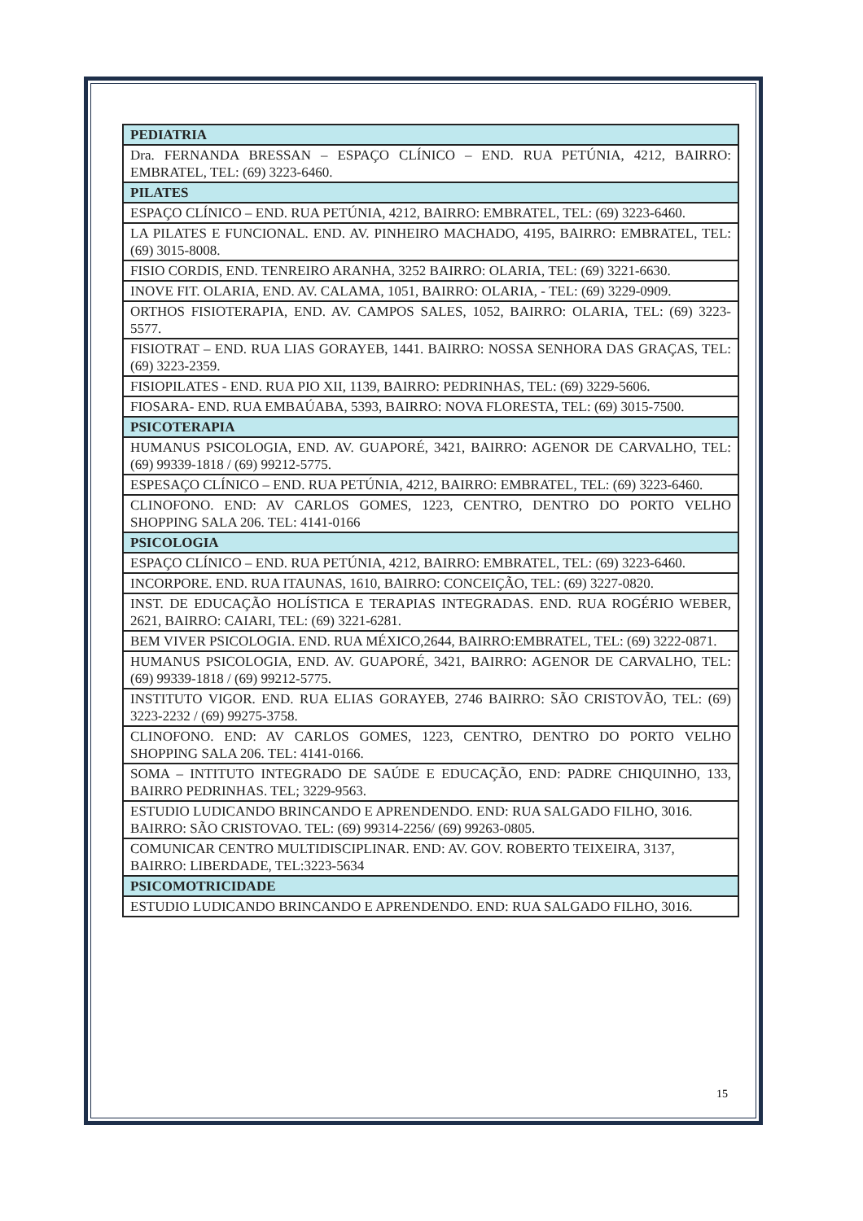| PEDIATRIA |
| --- |
| Dra. FERNANDA BRESSAN – ESPAÇO CLÍNICO – END. RUA PETÚNIA, 4212, BAIRRO: EMBRATEL, TEL: (69) 3223-6460. |
| PILATES |
| ESPAÇO CLÍNICO – END. RUA PETÚNIA, 4212, BAIRRO: EMBRATEL, TEL: (69) 3223-6460. |
| LA PILATES E FUNCIONAL. END. AV. PINHEIRO MACHADO, 4195, BAIRRO: EMBRATEL, TEL: (69) 3015-8008. |
| FISIO CORDIS, END. TENREIRO ARANHA, 3252 BAIRRO: OLARIA, TEL: (69) 3221-6630. |
| INOVE FIT. OLARIA, END. AV. CALAMA, 1051, BAIRRO: OLARIA, - TEL: (69) 3229-0909. |
| ORTHOS FISIOTERAPIA, END. AV. CAMPOS SALES, 1052, BAIRRO: OLARIA, TEL: (69) 3223-5577. |
| FISIOTRAT – END. RUA LIAS GORAYEB, 1441. BAIRRO: NOSSA SENHORA DAS GRAÇAS, TEL: (69) 3223-2359. |
| FISIOPILATES - END. RUA PIO XII, 1139, BAIRRO: PEDRINHAS, TEL: (69) 3229-5606. |
| FIOSARA- END. RUA EMBAÚABA, 5393, BAIRRO: NOVA FLORESTA, TEL: (69) 3015-7500. |
| PSICOTERAPIA |
| HUMANUS PSICOLOGIA, END. AV. GUAPORÉ, 3421, BAIRRO: AGENOR DE CARVALHO, TEL: (69) 99339-1818 / (69) 99212-5775. |
| ESPESAÇO CLÍNICO – END. RUA PETÚNIA, 4212, BAIRRO: EMBRATEL, TEL: (69) 3223-6460. |
| CLINOFONO. END: AV CARLOS GOMES, 1223, CENTRO, DENTRO DO PORTO VELHO SHOPPING SALA 206. TEL: 4141-0166 |
| PSICOLOGIA |
| ESPAÇO CLÍNICO – END. RUA PETÚNIA, 4212, BAIRRO: EMBRATEL, TEL: (69) 3223-6460. |
| INCORPORE. END. RUA ITAUNAS, 1610, BAIRRO: CONCEIÇÃO, TEL: (69) 3227-0820. |
| INST. DE EDUCAÇÃO HOLÍSTICA E TERAPIAS INTEGRADAS. END. RUA ROGÉRIO WEBER, 2621, BAIRRO: CAIARI, TEL: (69) 3221-6281. |
| BEM VIVER PSICOLOGIA. END. RUA MÉXICO,2644, BAIRRO:EMBRATEL, TEL: (69) 3222-0871. |
| HUMANUS PSICOLOGIA, END. AV. GUAPORÉ, 3421, BAIRRO: AGENOR DE CARVALHO, TEL: (69) 99339-1818 / (69) 99212-5775. |
| INSTITUTO VIGOR. END. RUA ELIAS GORAYEB, 2746 BAIRRO: SÃO CRISTOVÃO, TEL: (69) 3223-2232 / (69) 99275-3758. |
| CLINOFONO. END: AV CARLOS GOMES, 1223, CENTRO, DENTRO DO PORTO VELHO SHOPPING SALA 206. TEL: 4141-0166. |
| SOMA – INTITUTO INTEGRADO DE SAÚDE E EDUCAÇÃO, END: PADRE CHIQUINHO, 133, BAIRRO PEDRINHAS. TEL; 3229-9563. |
| ESTUDIO LUDICANDO BRINCANDO E APRENDENDO. END: RUA SALGADO FILHO, 3016. BAIRRO: SÃO CRISTOVAO. TEL: (69) 99314-2256/ (69) 99263-0805. |
| COMUNICAR CENTRO MULTIDISCIPLINAR. END: AV. GOV. ROBERTO TEIXEIRA, 3137, BAIRRO: LIBERDADE, TEL:3223-5634 |
| PSICOMOTRICIDADE |
| ESTUDIO LUDICANDO BRINCANDO E APRENDENDO. END: RUA SALGADO FILHO, 3016. |
15